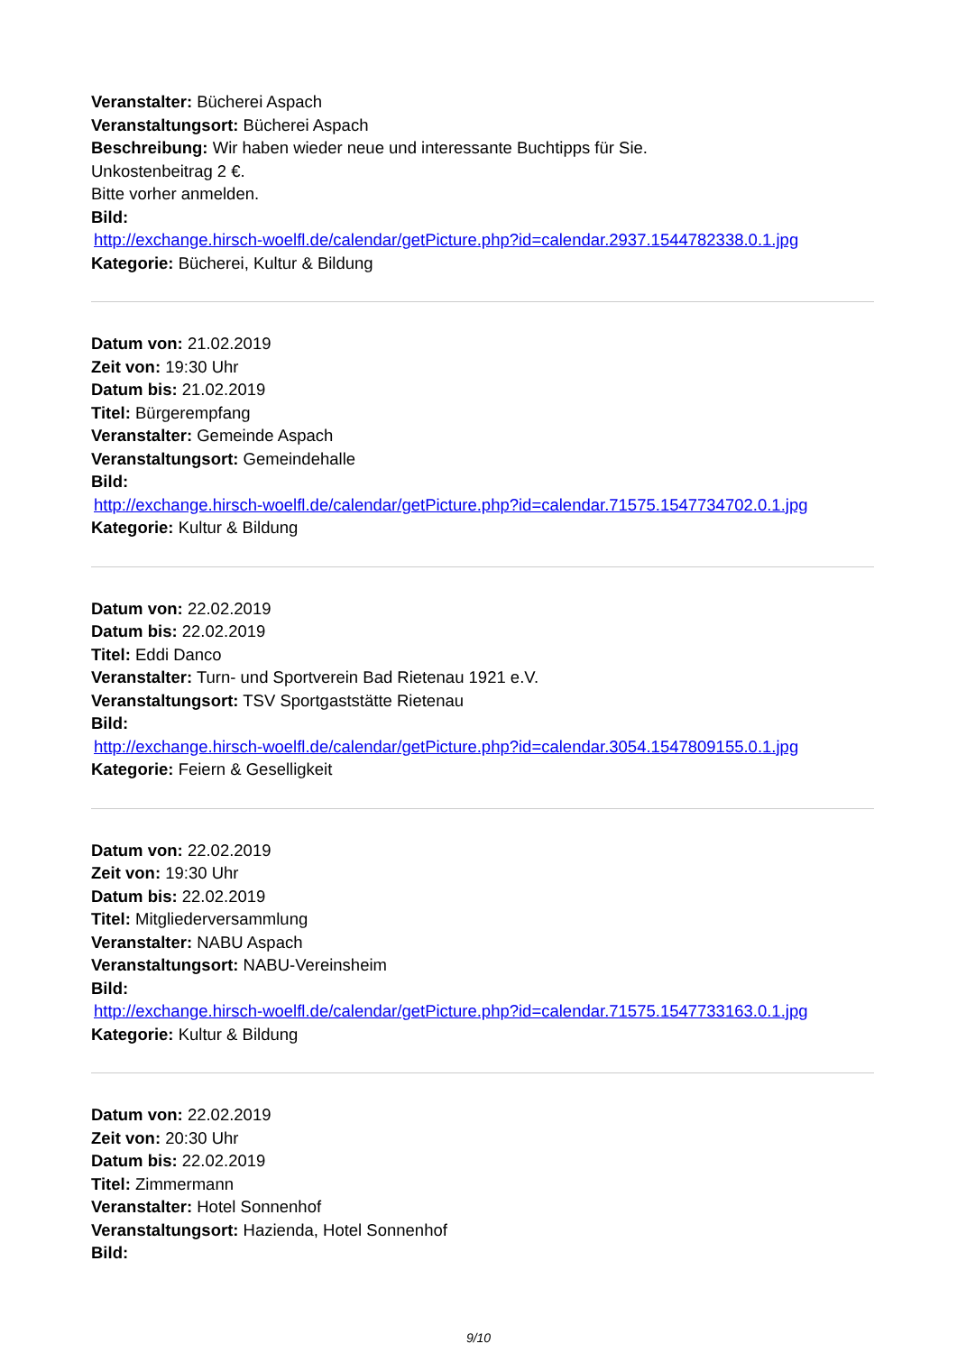Veranstalter: Bücherei Aspach
Veranstaltungsort: Bücherei Aspach
Beschreibung: Wir haben wieder neue und interessante Buchtipps für Sie.
Unkostenbeitrag 2 €.
Bitte vorher anmelden.
Bild:
http://exchange.hirsch-woelfl.de/calendar/getPicture.php?id=calendar.2937.1544782338.0.1.jpg
Kategorie: Bücherei, Kultur & Bildung
Datum von: 21.02.2019
Zeit von: 19:30 Uhr
Datum bis: 21.02.2019
Titel: Bürgerempfang
Veranstalter: Gemeinde Aspach
Veranstaltungsort: Gemeindehalle
Bild:
http://exchange.hirsch-woelfl.de/calendar/getPicture.php?id=calendar.71575.1547734702.0.1.jpg
Kategorie: Kultur & Bildung
Datum von: 22.02.2019
Datum bis: 22.02.2019
Titel: Eddi Danco
Veranstalter: Turn- und Sportverein Bad Rietenau 1921 e.V.
Veranstaltungsort: TSV Sportgaststätte Rietenau
Bild:
http://exchange.hirsch-woelfl.de/calendar/getPicture.php?id=calendar.3054.1547809155.0.1.jpg
Kategorie: Feiern & Geselligkeit
Datum von: 22.02.2019
Zeit von: 19:30 Uhr
Datum bis: 22.02.2019
Titel: Mitgliederversammlung
Veranstalter: NABU Aspach
Veranstaltungsort: NABU-Vereinsheim
Bild:
http://exchange.hirsch-woelfl.de/calendar/getPicture.php?id=calendar.71575.1547733163.0.1.jpg
Kategorie: Kultur & Bildung
Datum von: 22.02.2019
Zeit von: 20:30 Uhr
Datum bis: 22.02.2019
Titel: Zimmermann
Veranstalter: Hotel Sonnenhof
Veranstaltungsort: Hazienda, Hotel Sonnenhof
Bild:
9/10